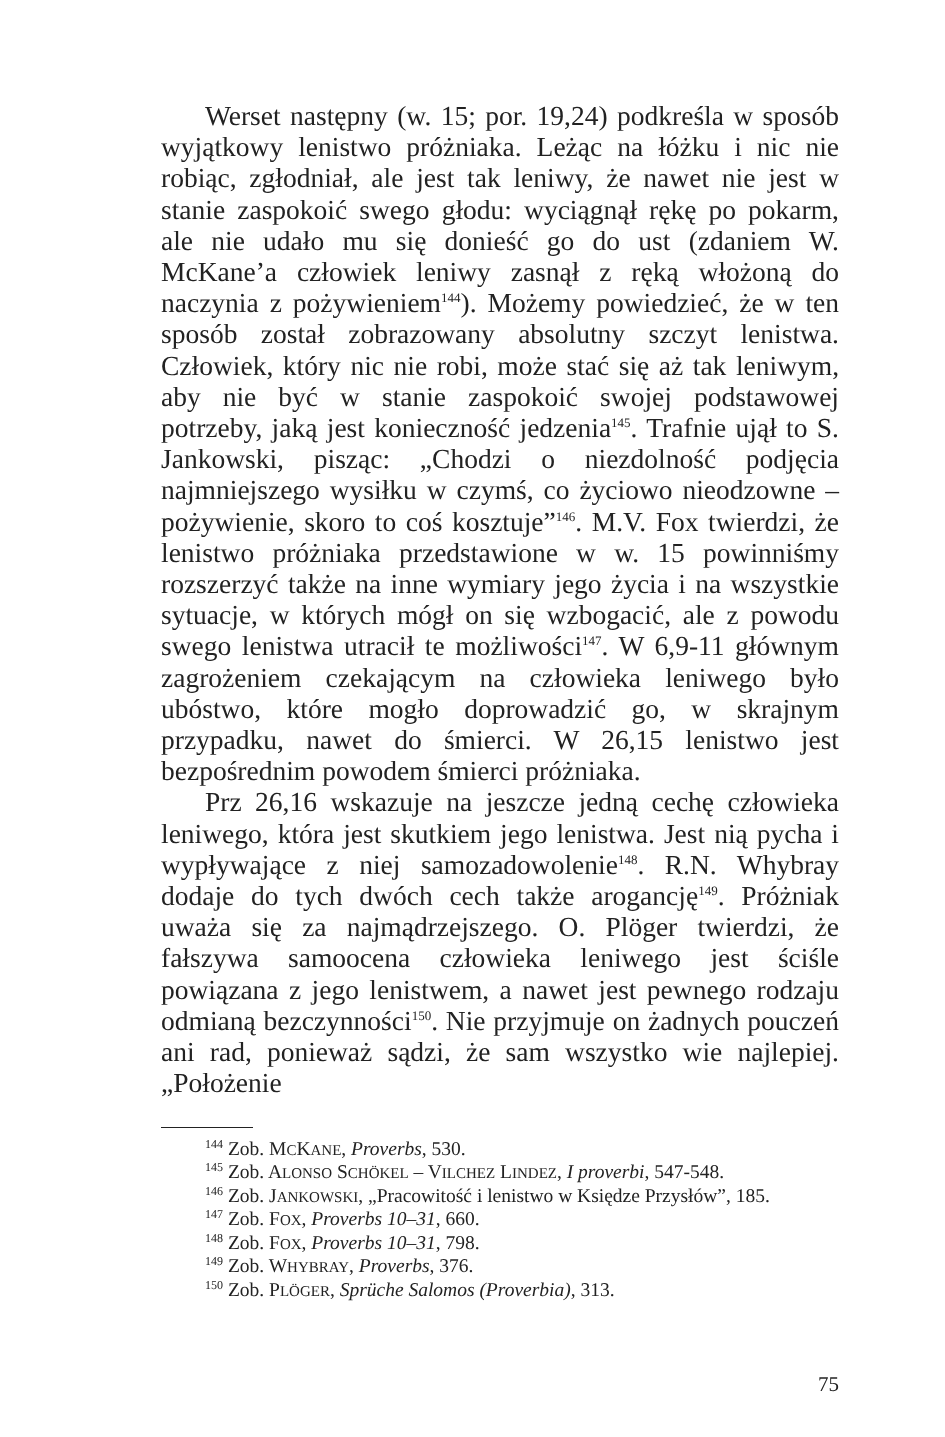Werset następny (w. 15; por. 19,24) podkreśla w sposób wyjątkowy lenistwo próżniaka. Leżąc na łóżku i nic nie robiąc, zgłodniał, ale jest tak leniwy, że nawet nie jest w stanie zaspokoić swego głodu: wyciągnął rękę po pokarm, ale nie udało mu się donieść go do ust (zdaniem W. McKane’a człowiek leniwy zasnął z ręką włożoną do naczynia z pożywieniem<sup>144</sup>). Możemy powiedzieć, że w ten sposób został zobrazowany absolutny szczyt lenistwa. Człowiek, który nic nie robi, może stać się aż tak leniwym, aby nie być w stanie zaspokoić swojej podstawowej potrzeby, jaką jest konieczność jedzenia<sup>145</sup>. Trafnie ujął to S. Jankowski, pisząc: „Chodzi o niezdolność podjęcia najmniejszego wysiłku w czymś, co życiowo nieodzowne – pożywienie, skoro to coś kosztuje”<sup>146</sup>. M.V. Fox twierdzi, że lenistwo próżniaka przedstawione w w. 15 powinniśmy rozszerzyć także na inne wymiary jego życia i na wszystkie sytuacje, w których mógł on się wzbogacić, ale z powodu swego lenistwa utracił te możliwości<sup>147</sup>. W 6,9-11 głównym zagrożeniem czekającym na człowieka leniwego było ubóstwo, które mogło doprowadzić go, w skrajnym przypadku, nawet do śmierci. W 26,15 lenistwo jest bezpośrednim powodem śmierci próżniaka.
Prz 26,16 wskazuje na jeszcze jedną cechę człowieka leniwego, która jest skutkiem jego lenistwa. Jest nią pycha i wypływające z niej samozadowolenie<sup>148</sup>. R.N. Whybray dodaje do tych dwóch cech także arogancję<sup>149</sup>. Próżniak uważa się za najmądrzejszego. O. Plöger twierdzi, że fałszywa samoocena człowieka leniwego jest ściśle powiązana z jego lenistwem, a nawet jest pewnego rodzaju odmianą bezczynności<sup>150</sup>. Nie przyjmuje on żadnych pouczeń ani rad, ponieważ sądzi, że sam wszystko wie najlepiej. „Położenie
<sup>144</sup> Zob. MCKANE, Proverbs, 530.
<sup>145</sup> Zob. ALONSO SCHÖKEL – VILCHEZ LINDEZ, I proverbi, 547-548.
<sup>146</sup> Zob. JANKOWSKI, „Pracowitość i lenistwo w Księdze Przysłów”, 185.
<sup>147</sup> Zob. FOX, Proverbs 10–31, 660.
<sup>148</sup> Zob. FOX, Proverbs 10–31, 798.
<sup>149</sup> Zob. WHYBRAY, Proverbs, 376.
<sup>150</sup> Zob. PLÖGER, Sprüche Salomos (Proverbia), 313.
75